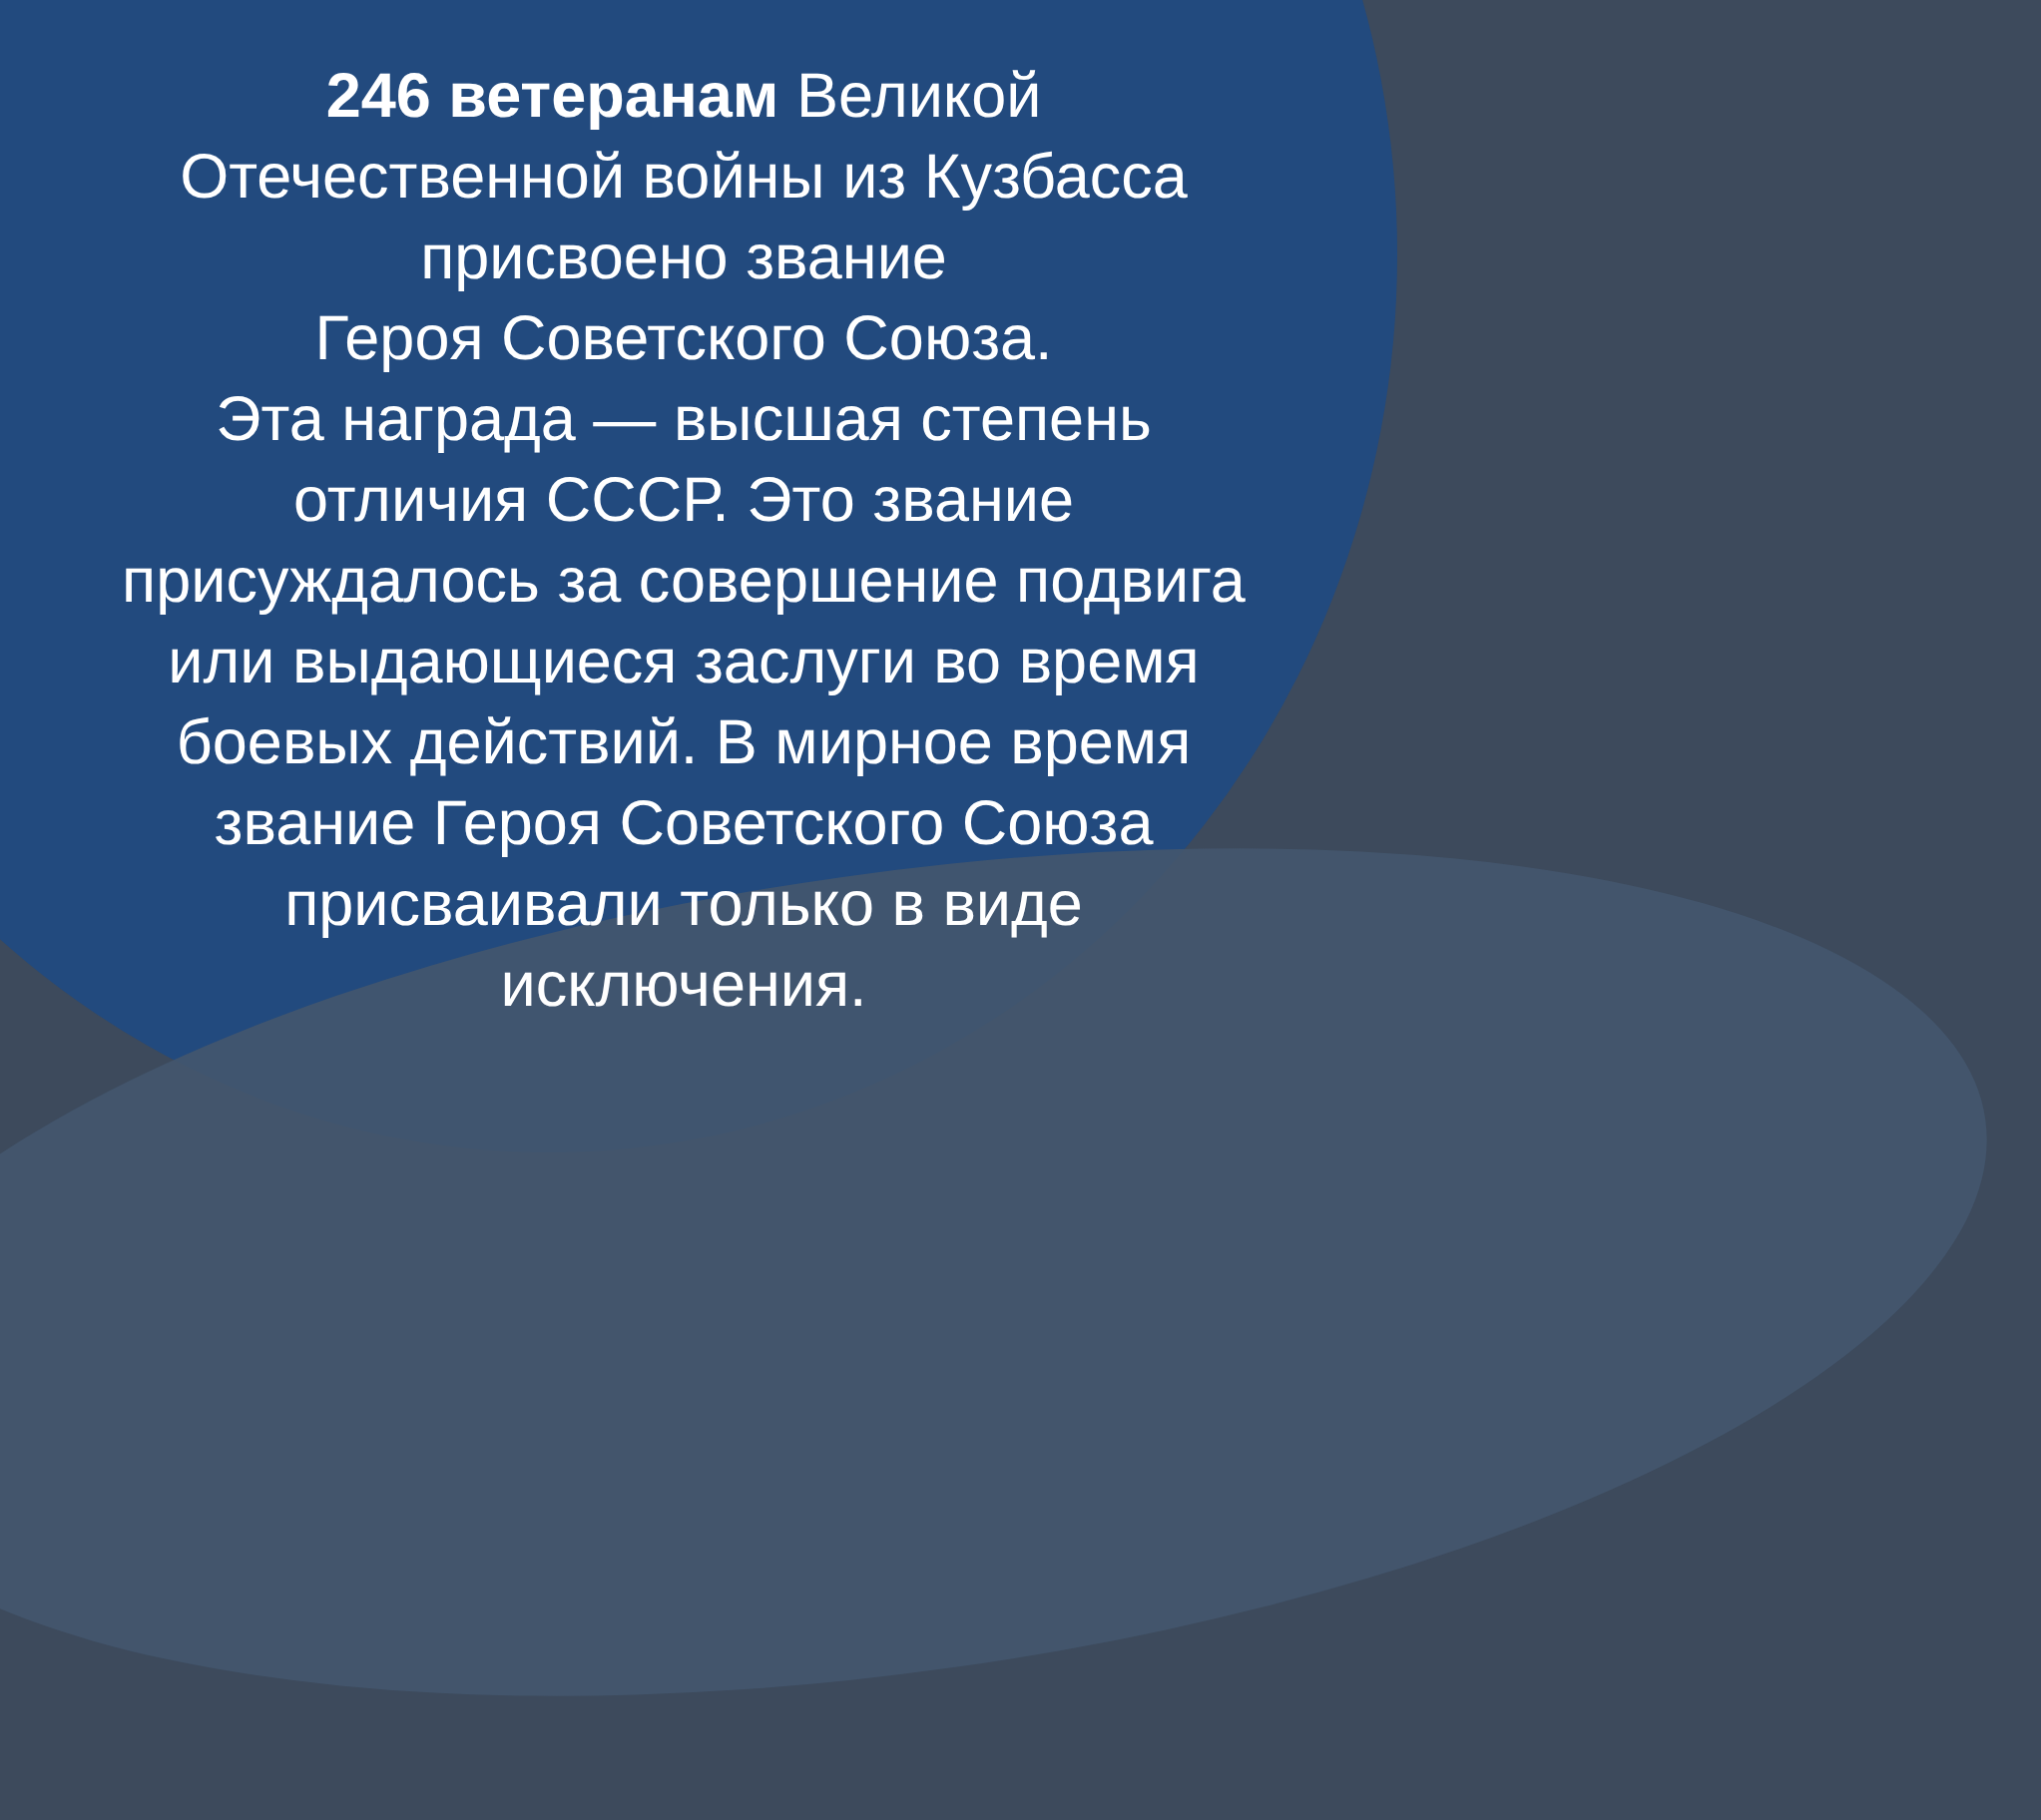246 ветеранам Великой
Отечественной войны из Кузбасса
присвоено звание
Героя Советского Союза.
Эта награда — высшая степень
отличия СССР. Это звание
присуждалось за совершение подвига
или выдающиеся заслуги во время
боевых действий. В мирное время
звание Героя Советского Союза
присваивали только в виде
исключения.